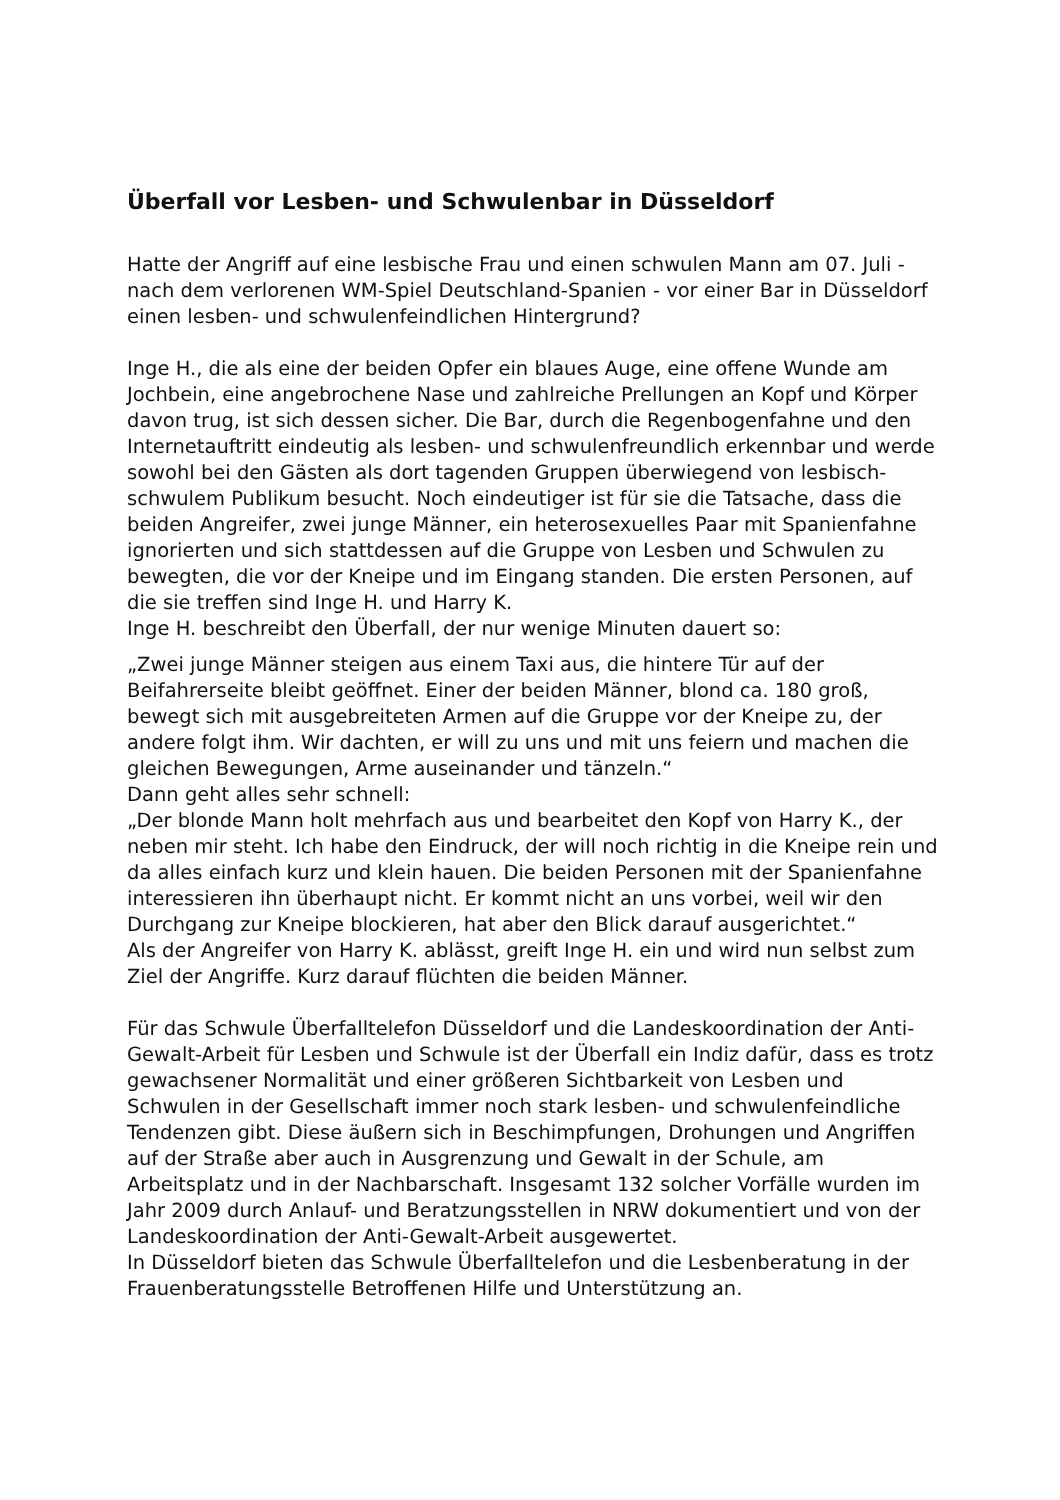Überfall vor Lesben- und Schwulenbar in Düsseldorf
Hatte der Angriff auf eine lesbische Frau und einen schwulen Mann am 07. Juli - nach dem verlorenen WM-Spiel Deutschland-Spanien - vor einer Bar in Düsseldorf einen lesben- und schwulenfeindlichen Hintergrund?
Inge H., die als eine der beiden Opfer ein blaues Auge, eine offene Wunde am Jochbein, eine angebrochene Nase und zahlreiche Prellungen an Kopf und Körper davon trug, ist sich dessen sicher. Die Bar, durch die Regenbogenfahne und den Internetauftritt eindeutig als lesben- und schwulenfreundlich erkennbar und werde sowohl bei den Gästen als dort tagenden Gruppen überwiegend von lesbisch-schwulem Publikum besucht. Noch eindeutiger ist für sie die Tatsache, dass die beiden Angreifer, zwei junge Männer, ein heterosexuelles Paar mit Spanienfahne ignorierten und sich stattdessen auf die Gruppe von Lesben und Schwulen zu bewegten, die vor der Kneipe und im Eingang standen. Die ersten Personen, auf die sie treffen sind Inge H. und Harry K.
Inge H. beschreibt den Überfall, der nur wenige Minuten dauert so:
„Zwei junge Männer steigen aus einem Taxi aus, die hintere Tür auf der Beifahrerseite bleibt geöffnet. Einer der beiden Männer, blond ca. 180 groß, bewegt sich mit ausgebreiteten Armen auf die Gruppe vor der Kneipe zu, der andere folgt ihm. Wir dachten, er will zu uns und mit uns feiern und machen die gleichen Bewegungen, Arme auseinander und tänzeln.“
Dann geht alles sehr schnell:
„Der blonde Mann holt mehrfach aus und bearbeitet den Kopf von Harry K., der neben mir steht. Ich habe den Eindruck, der will noch richtig in die Kneipe rein und da alles einfach kurz und klein hauen. Die beiden Personen mit der Spanienfahne interessieren ihn überhaupt nicht. Er kommt nicht an uns vorbei, weil wir den Durchgang zur Kneipe blockieren, hat aber den Blick darauf ausgerichtet.“
Als der Angreifer von Harry K. ablässt, greift Inge H. ein und wird nun selbst zum Ziel der Angriffe. Kurz darauf flüchten die beiden Männer.
Für das Schwule Überfalltelefon Düsseldorf und die Landeskoordination der Anti-Gewalt-Arbeit für Lesben und Schwule ist der Überfall ein Indiz dafür, dass es trotz gewachsener Normalität und einer größeren Sichtbarkeit von Lesben und Schwulen in der Gesellschaft immer noch stark lesben- und schwulenfeindliche Tendenzen gibt. Diese äußern sich in Beschimpfungen, Drohungen und Angriffen auf der Straße aber auch in Ausgrenzung und Gewalt in der Schule, am Arbeitsplatz und in der Nachbarschaft. Insgesamt 132 solcher Vorfälle wurden im Jahr 2009 durch Anlauf- und Beratzungsstellen in NRW dokumentiert und von der Landeskoordination der Anti-Gewalt-Arbeit ausgewertet.
In Düsseldorf bieten das Schwule Überfalltelefon und die Lesbenberatung in der Frauenberatungsstelle Betroffenen Hilfe und Unterstützung an.